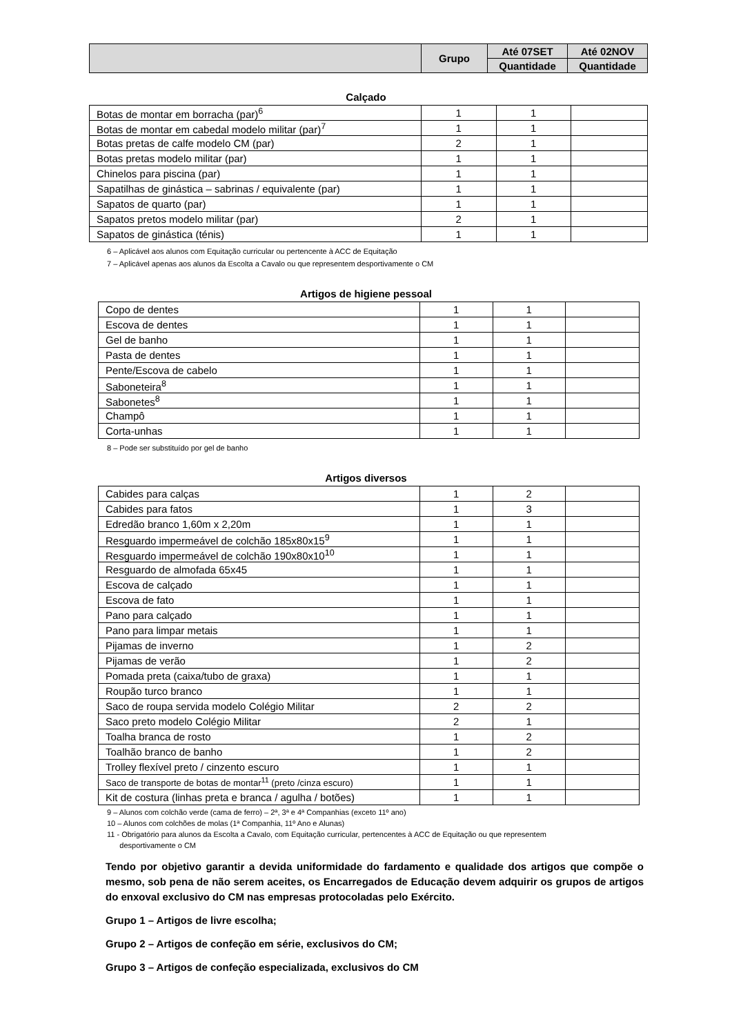| | Grupo | Até 07SET | Até 02NOV |
| | | Quantidade | Quantidade |
Calçado
| Botas de montar em borracha (par)<sup>6</sup> | 1 | 1 | |
| Botas de montar em cabedal modelo militar (par)<sup>7</sup> | 1 | 1 | |
| Botas pretas de calfe modelo CM (par) | 2 | 1 | |
| Botas pretas modelo militar (par) | 1 | 1 | |
| Chinelos para piscina (par) | 1 | 1 | |
| Sapatilhas de ginástica – sabrinas / equivalente (par) | 1 | 1 | |
| Sapatos de quarto (par) | 1 | 1 | |
| Sapatos pretos modelo militar (par) | 2 | 1 | |
| Sapatos de ginástica (ténis) | 1 | 1 | |
6 – Aplicável aos alunos com Equitação curricular ou pertencente à ACC de Equitação
7 – Aplicável apenas aos alunos da Escolta a Cavalo ou que representem desportivamente o CM
Artigos de higiene pessoal
| Copo de dentes | 1 | 1 | |
| Escova de dentes | 1 | 1 | |
| Gel de banho | 1 | 1 | |
| Pasta de dentes | 1 | 1 | |
| Pente/Escova de cabelo | 1 | 1 | |
| Saboneteira<sup>8</sup> | 1 | 1 | |
| Sabonetes<sup>8</sup> | 1 | 1 | |
| Champô | 1 | 1 | |
| Corta-unhas | 1 | 1 | |
8 – Pode ser substituído por gel de banho
Artigos diversos
| Cabides para calças | 1 | 2 | |
| Cabides para fatos | 1 | 3 | |
| Edredão branco 1,60m x 2,20m | 1 | 1 | |
| Resguardo impermeável de colchão 185x80x15<sup>9</sup> | 1 | 1 | |
| Resguardo impermeável de colchão 190x80x10<sup>10</sup> | 1 | 1 | |
| Resguardo de almofada 65x45 | 1 | 1 | |
| Escova de calçado | 1 | 1 | |
| Escova de fato | 1 | 1 | |
| Pano para calçado | 1 | 1 | |
| Pano para limpar metais | 1 | 1 | |
| Pijamas de inverno | 1 | 2 | |
| Pijamas de verão | 1 | 2 | |
| Pomada preta (caixa/tubo de graxa) | 1 | 1 | |
| Roupão turco branco | 1 | 1 | |
| Saco de roupa servida modelo Colégio Militar | 2 | 2 | |
| Saco preto modelo Colégio Militar | 2 | 1 | |
| Toalha branca de rosto | 1 | 2 | |
| Toalhão branco de banho | 1 | 2 | |
| Trolley flexível preto / cinzento escuro | 1 | 1 | |
| Saco de transporte de botas de montar<sup>11</sup> (preto /cinza escuro) | 1 | 1 | |
| Kit de costura (linhas preta e branca / agulha / botões) | 1 | 1 | |
9 – Alunos com colchão verde (cama de ferro) – 2ª, 3ª e 4ª Companhias (exceto 11º ano)
10 – Alunos com colchões de molas (1ª Companhia, 11º Ano e Alunas)
11 - Obrigatório para alunos da Escolta a Cavalo, com Equitação curricular, pertencentes à ACC de Equitação ou que representem
desportivamente o CM
Tendo por objetivo garantir a devida uniformidade do fardamento e qualidade dos artigos que compõe o mesmo, sob pena de não serem aceites, os Encarregados de Educação devem adquirir os grupos de artigos do enxoval exclusivo do CM nas empresas protocoladas pelo Exército.
Grupo 1 – Artigos de livre escolha;
Grupo 2 – Artigos de confeção em série, exclusivos do CM;
Grupo 3 – Artigos de confeção especializada, exclusivos do CM